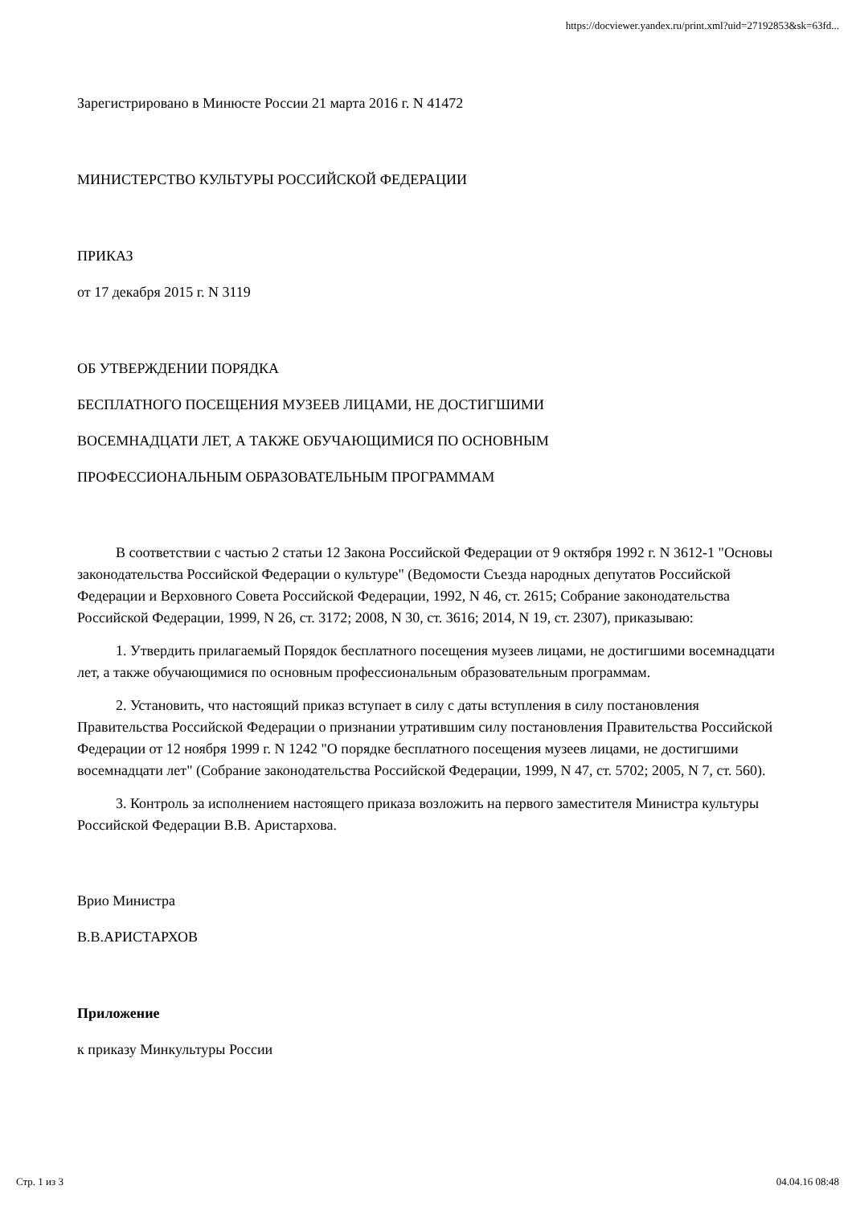https://docviewer.yandex.ru/print.xml?uid=27192853&sk=63fd...
Зарегистрировано в Минюсте России 21 марта 2016 г. N 41472
МИНИСТЕРСТВО КУЛЬТУРЫ РОССИЙСКОЙ ФЕДЕРАЦИИ
ПРИКАЗ
от 17 декабря 2015 г. N 3119
ОБ УТВЕРЖДЕНИИ ПОРЯДКА
БЕСПЛАТНОГО ПОСЕЩЕНИЯ МУЗЕЕВ ЛИЦАМИ, НЕ ДОСТИГШИМИ
ВОСЕМНАДЦАТИ ЛЕТ, А ТАКЖЕ ОБУЧАЮЩИМИСЯ ПО ОСНОВНЫМ
ПРОФЕССИОНАЛЬНЫМ ОБРАЗОВАТЕЛЬНЫМ ПРОГРАММАМ
В соответствии с частью 2 статьи 12 Закона Российской Федерации от 9 октября 1992 г. N 3612-1 "Основы законодательства Российской Федерации о культуре" (Ведомости Съезда народных депутатов Российской Федерации и Верховного Совета Российской Федерации, 1992, N 46, ст. 2615; Собрание законодательства Российской Федерации, 1999, N 26, ст. 3172; 2008, N 30, ст. 3616; 2014, N 19, ст. 2307), приказываю:
1. Утвердить прилагаемый Порядок бесплатного посещения музеев лицами, не достигшими восемнадцати лет, а также обучающимися по основным профессиональным образовательным программам.
2. Установить, что настоящий приказ вступает в силу с даты вступления в силу постановления Правительства Российской Федерации о признании утратившим силу постановления Правительства Российской Федерации от 12 ноября 1999 г. N 1242 "О порядке бесплатного посещения музеев лицами, не достигшими восемнадцати лет" (Собрание законодательства Российской Федерации, 1999, N 47, ст. 5702; 2005, N 7, ст. 560).
3. Контроль за исполнением настоящего приказа возложить на первого заместителя Министра культуры Российской Федерации В.В. Аристархова.
Врио Министра
В.В.АРИСТАРХОВ
Приложение
к приказу Минкультуры России
Стр. 1 из 3 04.04.16 08:48